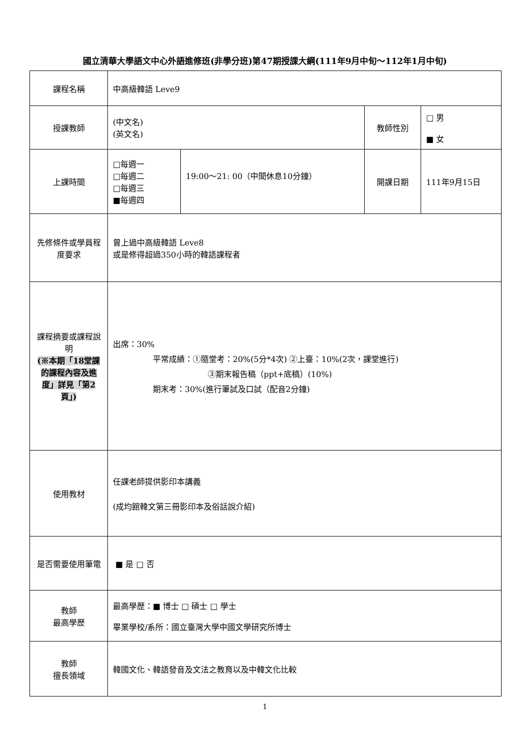國立清華大學語文中心外語進修班(非學分班)第47期授課大綱(111年9月中旬～112年1月中旬)
| 課程名稱 | 中高級韓語 Leve9 | | | |
| 授課教師 | (中文名) (英文名) | | 教師性別 | □ 男 ■ 女 |
| 上課時間 | □每週一 □每週二 □每週三 ■每週四 | 19:00～21: 00（中間休息10分鐘） | 開課日期 | 111年9月15日 |
| 先修條件或學員程度要求 | 曾上過中高級韓語 Leve8 或是修得超過350小時的韓語課程者 | | | |
| 課程摘要或課程說明 (※本期「18堂課的課程內容及進度」詳見「第2頁」) | 出席：30% 平常成績：①隨堂考：20%(5分*4次) ②上臺：10%(2次，課堂進行) ③期末報告稿（ppt+底稿）(10%) 期末考：30%(進行筆試及口試（配音2分鐘) | | | |
| 使用教材 | 任課老師提供影印本講義 (成均館韓文第三冊影印本及俗話說介紹) | | | |
| 是否需要使用筆電 | ■ 是 □ 否 | | | |
| 教師 最高學歷 | 最高學歷：■ 博士 □ 碩士 □ 學士 畢業學校/系所：國立臺灣大學中國文學研究所博士 | | | |
| 教師 擅長領域 | 韓國文化、韓語發音及文法之教育以及中韓文化比較 | | | |
1